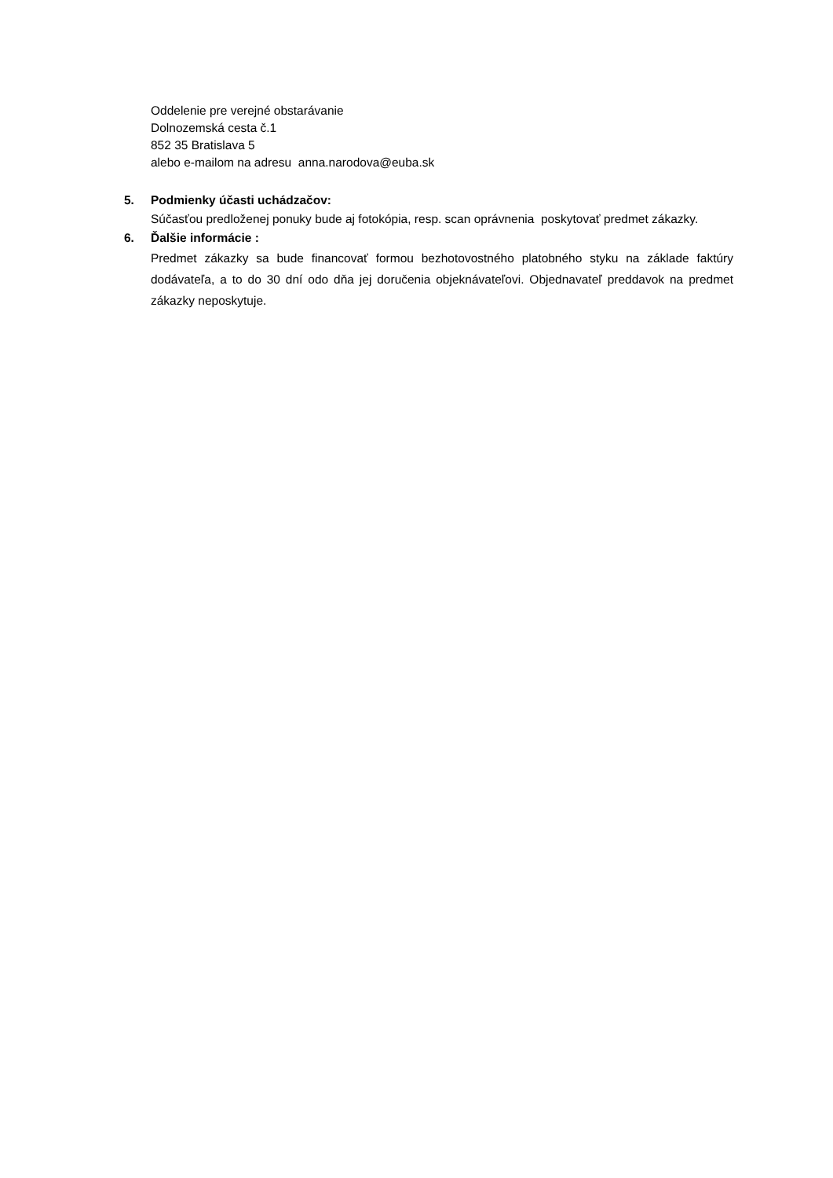Oddelenie pre verejné obstarávanie
Dolnozemská cesta č.1
852 35 Bratislava 5
alebo e-mailom na adresu anna.narodova@euba.sk
5. Podmienky účasti uchádzačov:
Súčasťou predloženej ponuky bude aj fotokópia, resp. scan oprávnenia poskytovať predmet zákazky.
6. Ďalšie informácie :
Predmet zákazky sa bude financovať formou bezhotovostného platobného styku na základe faktúry dodávateľa, a to do 30 dní odo dňa jej doručenia objeknávateľovi. Objednavateľ preddavok na predmet zákazky neposkytuje.